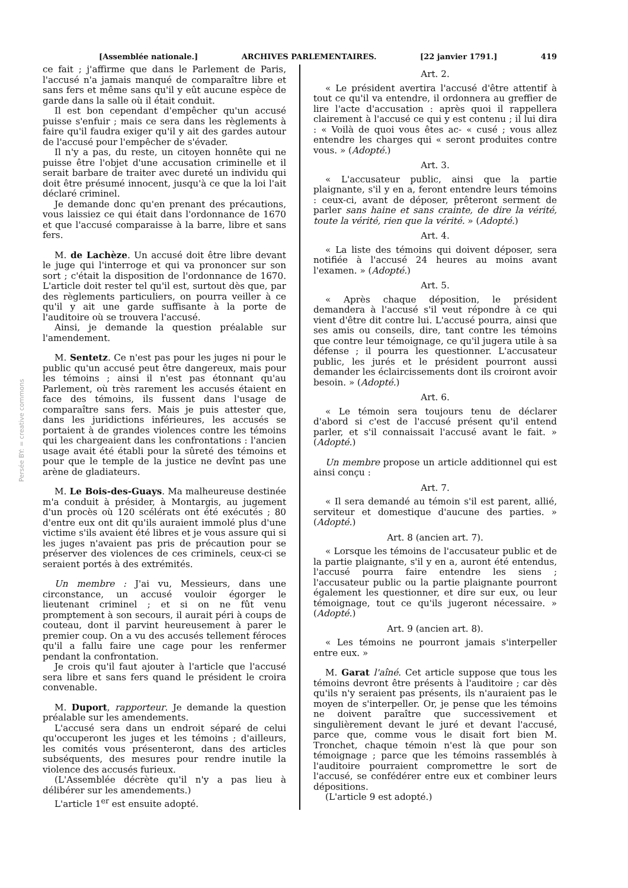Persée BY: = creative commons
[Assemblée nationale.] ARCHIVES PARLEMENTAIRES. [22 janvier 1791.] 419
ce fait ; j'affirme que dans le Parlement de Paris, l'accusé n'a jamais manqué de comparaître libre et sans fers et même sans qu'il y eût aucune espèce de garde dans la salle où il était conduit.
Il est bon cependant d'empêcher qu'un accusé puisse s'enfuir ; mais ce sera dans les règlements à faire qu'il faudra exiger qu'il y ait des gardes autour de l'accusé pour l'empêcher de s'évader.
Il n'y a pas, du reste, un citoyen honnête qui ne puisse être l'objet d'une accusation criminelle et il serait barbare de traiter avec dureté un individu qui doit être présumé innocent, jusqu'à ce que la loi l'ait déclaré criminel.
Je demande donc qu'en prenant des précautions, vous laissiez ce qui était dans l'ordonnance de 1670 et que l'accusé comparaisse à la barre, libre et sans fers.
M. de Lachèze. Un accusé doit être libre devant le juge qui l'interroge et qui va prononcer sur son sort ; c'était la disposition de l'ordonnance de 1670. L'article doit rester tel qu'il est, surtout dès que, par des règlements particuliers, on pourra veiller à ce qu'il y ait une garde suffisante à la porte de l'auditoire où se trouvera l'accusé.
Ainsi, je demande la question préalable sur l'amendement.
M. Sentetz. Ce n'est pas pour les juges ni pour le public qu'un accusé peut être dangereux, mais pour les témoins ; ainsi il n'est pas étonnant qu'au Parlement, où très rarement les accusés étaient en face des témoins, ils fussent dans l'usage de comparaître sans fers. Mais je puis attester que, dans les juridictions inférieures, les accusés se portaient à de grandes violences contre les témoins qui les chargeaient dans les confrontations : l'ancien usage avait été établi pour la sûreté des témoins et pour que le temple de la justice ne devînt pas une arène de gladiateurs.
M. Le Bois-des-Guays. Ma malheureuse destinée m'a conduit à présider, à Montargis, au jugement d'un procès où 120 scélérats ont été exécutés ; 80 d'entre eux ont dit qu'ils auraient immolé plus d'une victime s'ils avaient été libres et je vous assure qui si les juges n'avaient pas pris de précaution pour se préserver des violences de ces criminels, ceux-ci se seraient portés à des extrémités.
Un membre : J'ai vu, Messieurs, dans une circonstance, un accusé vouloir égorger le lieutenant criminel ; et si on ne fût venu promptement à son secours, il aurait péri à coups de couteau, dont il parvint heureusement à parer le premier coup. On a vu des accusés tellement féroces qu'il a fallu faire une cage pour les renfermer pendant la confrontation.
Je crois qu'il faut ajouter à l'article que l'accusé sera libre et sans fers quand le président le croira convenable.
M. Duport, rapporteur. Je demande la question préalable sur les amendements.
L'accusé sera dans un endroit séparé de celui qu'occuperont les juges et les témoins ; d'ailleurs, les comités vous présenteront, dans des articles subséquents, des mesures pour rendre inutile la violence des accusés furieux.
(L'Assemblée décrète qu'il n'y a pas lieu à délibérer sur les amendements.)
L'article 1<sup>er</sup> est ensuite adopté.
Art. 2.
« Le président avertira l'accusé d'être attentif à tout ce qu'il va entendre, il ordonnera au greffier de lire l'acte d'accusation : après quoi il rappellera clairement à l'accusé ce qui y est contenu ; il lui dira : « Voilà de quoi vous êtes ac- « cusé ; vous allez entendre les charges qui « seront produites contre vous. » (Adopté.)
Art. 3.
« L'accusateur public, ainsi que la partie plaignante, s'il y en a, feront entendre leurs témoins : ceux-ci, avant de déposer, prêteront serment de parler sans haine et sans crainte, de dire la vérité, toute la vérité, rien que la vérité. » (Adopté.)
Art. 4.
« La liste des témoins qui doivent déposer, sera notifiée à l'accusé 24 heures au moins avant l'examen. » (Adopté.)
Art. 5.
« Après chaque déposition, le président demandera à l'accusé s'il veut répondre à ce qui vient d'être dit contre lui. L'accusé pourra, ainsi que ses amis ou conseils, dire, tant contre les témoins que contre leur témoignage, ce qu'il jugera utile à sa défense ; il pourra les questionner. L'accusateur public, les jurés et le président pourront aussi demander les éclaircissements dont ils croiront avoir besoin. » (Adopté.)
Art. 6.
« Le témoin sera toujours tenu de déclarer d'abord si c'est de l'accusé présent qu'il entend parler, et s'il connaissait l'accusé avant le fait. » (Adopté.)
Un membre propose un article additionnel qui est ainsi conçu :
Art. 7.
« Il sera demandé au témoin s'il est parent, allié, serviteur et domestique d'aucune des parties. » (Adopté.)
Art. 8 (ancien art. 7).
« Lorsque les témoins de l'accusateur public et de la partie plaignante, s'il y en a, auront été entendus, l'accusé pourra faire entendre les siens ; l'accusateur public ou la partie plaignante pourront également les questionner, et dire sur eux, ou leur témoignage, tout ce qu'ils jugeront nécessaire. » (Adopté.)
Art. 9 (ancien art. 8).
« Les témoins ne pourront jamais s'interpeller entre eux. »
M. Garat l'aîné. Cet article suppose que tous les témoins devront être présents à l'auditoire ; car dès qu'ils n'y seraient pas présents, ils n'auraient pas le moyen de s'interpeller. Or, je pense que les témoins ne doivent paraître que successivement et singulièrement devant le juré et devant l'accusé, parce que, comme vous le disait fort bien M. Tronchet, chaque témoin n'est là que pour son témoignage ; parce que les témoins rassemblés à l'auditoire pourraient compromettre le sort de l'accusé, se confédérer entre eux et combiner leurs dépositions.
(L'article 9 est adopté.)